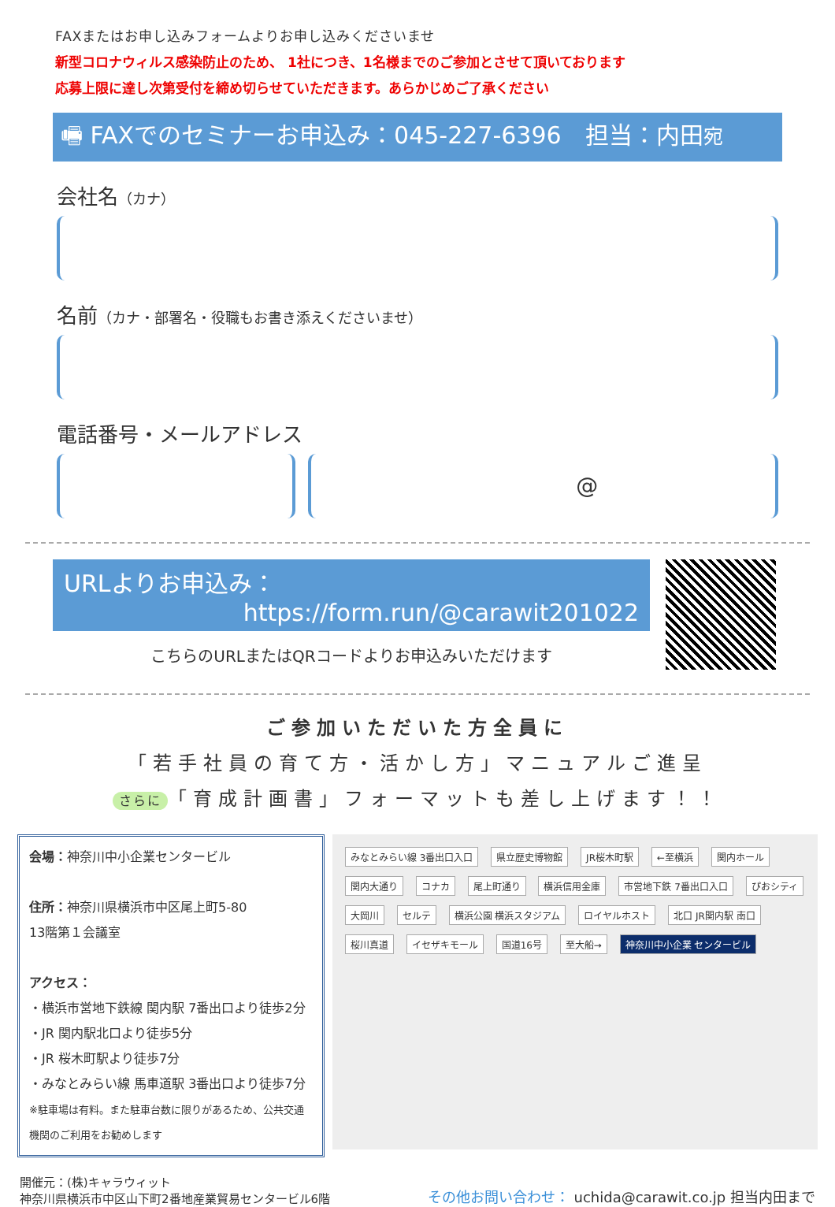FAXまたはお申し込みフォームよりお申し込みくださいませ
新型コロナウィルス感染防止のため、 1社につき、1名様までのご参加とさせて頂いております
応募上限に達し次第受付を締め切らせていただきます。あらかじめご了承ください
🖷 FAXでのセミナーお申込み：045-227-6396　担当：内田宛
会社名（カナ）
名前（カナ・部署名・役職もお書き添えくださいませ）
電話番号・メールアドレス
　　　　@
URLよりお申込み：
https://form.run/@carawit201022
こちらのURLまたはQRコードよりお申込みいただけます
ご参加いただいた方全員に
「若手社員の育て方・活かし方」マニュアルご進呈
さらに 「育成計画書」フォーマットも差し上げます！！
会場：神奈川中小企業センタービル
住所：神奈川県横浜市中区尾上町5-80
13階第１会議室
アクセス：
・横浜市営地下鉄線 関内駅 7番出口より徒歩2分
・JR 関内駅北口より徒歩5分
・JR 桜木町駅より徒歩7分
・みなとみらい線 馬車道駅 3番出口より徒歩7分
※駐車場は有料。また駐車台数に限りがあるため、公共交通機関のご利用をお勧めします
みなとみらい線 3番出口入口 県立歴史博物館 JR桜木町駅 ←至横浜 関内ホール 関内大通り コナカ 尾上町通り 横浜信用金庫 市営地下鉄 7番出口入口 ぴおシティ 大岡川 セルテ 横浜公園 横浜スタジアム ロイヤルホスト 北口 JR関内駅 南口 桜川真道 イセザキモール 国道16号 至大船→ 神奈川中小企業 センタービル
開催元：(株)キャラウィット
神奈川県横浜市中区山下町2番地産業貿易センタービル6階
その他お問い合わせ： uchida@carawit.co.jp 担当内田まで